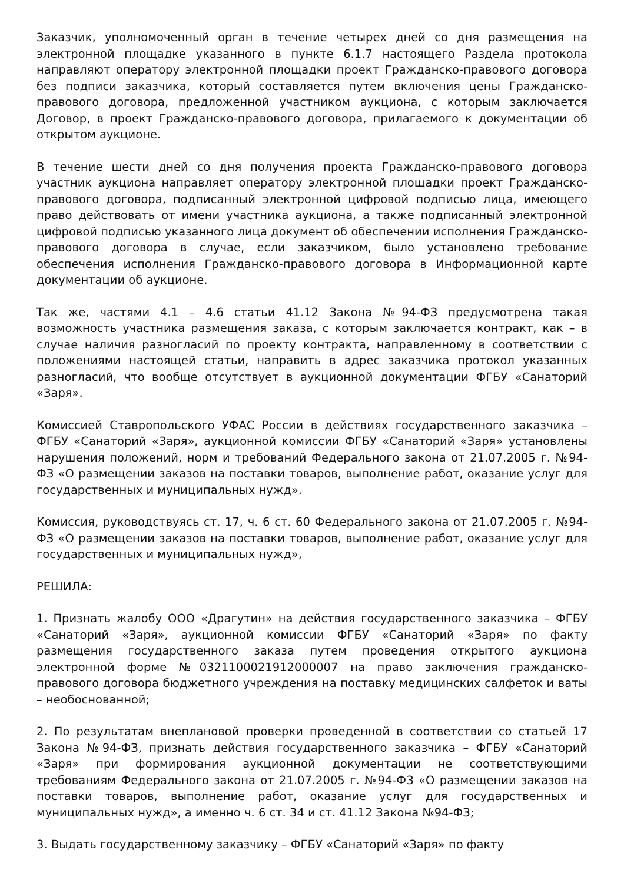Заказчик, уполномоченный орган в течение четырех дней со дня размещения на электронной площадке указанного в пункте 6.1.7 настоящего Раздела протокола направляют оператору электронной площадки проект Гражданско-правового договора без подписи заказчика, который составляется путем включения цены Гражданско-правового договора, предложенной участником аукциона, с которым заключается Договор, в проект Гражданско-правового договора, прилагаемого к документации об открытом аукционе.
В течение шести дней со дня получения проекта Гражданско-правового договора участник аукциона направляет оператору электронной площадки проект Гражданско-правового договора, подписанный электронной цифровой подписью лица, имеющего право действовать от имени участника аукциона, а также подписанный электронной цифровой подписью указанного лица документ об обеспечении исполнения Гражданско-правового договора в случае, если заказчиком, было установлено требование обеспечения исполнения Гражданско-правового договора в Информационной карте документации об аукционе.
Так же, частями 4.1 – 4.6 статьи 41.12 Закона №94-ФЗ предусмотрена такая возможность участника размещения заказа, с которым заключается контракт, как – в случае наличия разногласий по проекту контракта, направленному в соответствии с положениями настоящей статьи, направить в адрес заказчика протокол указанных разногласий, что вообще отсутствует в аукционной документации ФГБУ «Санаторий «Заря».
Комиссией Ставропольского УФАС России в действиях государственного заказчика – ФГБУ «Санаторий «Заря», аукционной комиссии ФГБУ «Санаторий «Заря» установлены нарушения положений, норм и требований Федерального закона от 21.07.2005 г. №94-ФЗ «О размещении заказов на поставки товаров, выполнение работ, оказание услуг для государственных и муниципальных нужд».
Комиссия, руководствуясь ст. 17, ч. 6 ст. 60 Федерального закона от 21.07.2005 г. №94-ФЗ «О размещении заказов на поставки товаров, выполнение работ, оказание услуг для государственных и муниципальных нужд»,
РЕШИЛА:
1. Признать жалобу ООО «Драгутин» на действия государственного заказчика – ФГБУ «Санаторий «Заря», аукционной комиссии ФГБУ «Санаторий «Заря» по факту размещения государственного заказа путем проведения открытого аукциона электронной форме №0321100021912000007 на право заключения гражданско-правового договора бюджетного учреждения на поставку медицинских салфеток и ваты – необоснованной;
2. По результатам внеплановой проверки проведенной в соответствии со статьей 17 Закона №94-ФЗ, признать действия государственного заказчика – ФГБУ «Санаторий «Заря» при формирования аукционной документации не соответствующими требованиям Федерального закона от 21.07.2005 г. №94-ФЗ «О размещении заказов на поставки товаров, выполнение работ, оказание услуг для государственных и муниципальных нужд», а именно ч. 6 ст. 34 и ст. 41.12 Закона №94-ФЗ;
3. Выдать государственному заказчику – ФГБУ «Санаторий «Заря» по факту